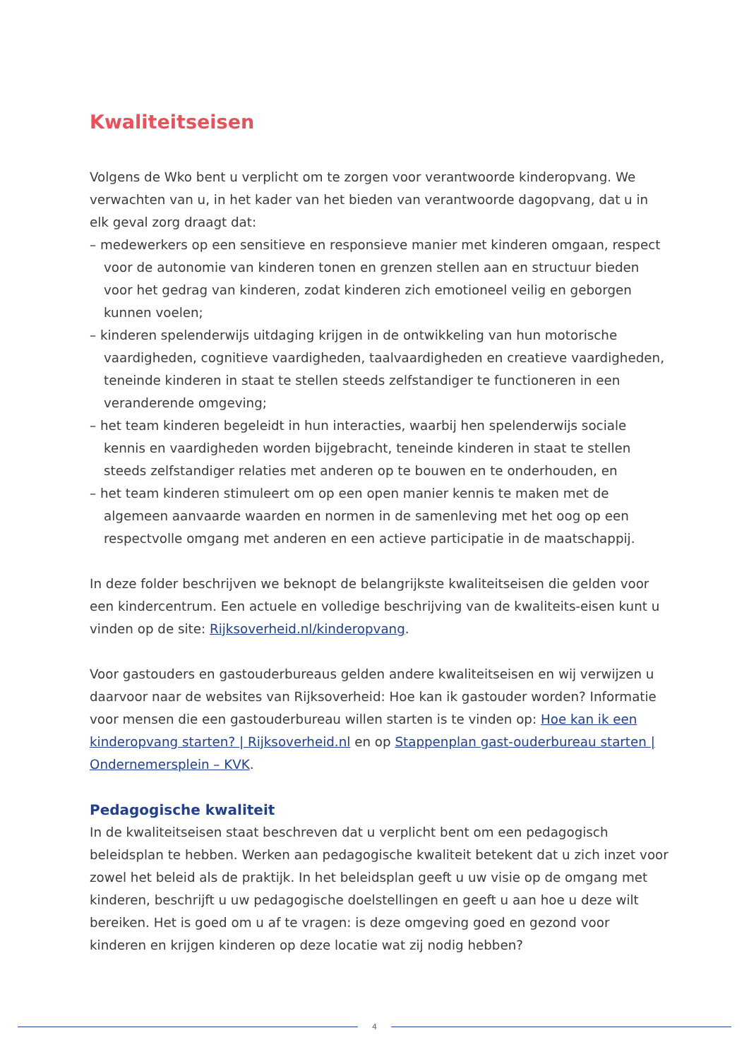Kwaliteitseisen
Volgens de Wko bent u verplicht om te zorgen voor verantwoorde kinderopvang. We verwachten van u, in het kader van het bieden van verantwoorde dagopvang, dat u in elk geval zorg draagt dat:
– medewerkers op een sensitieve en responsieve manier met kinderen omgaan, respect voor de autonomie van kinderen tonen en grenzen stellen aan en structuur bieden voor het gedrag van kinderen, zodat kinderen zich emotioneel veilig en geborgen kunnen voelen;
– kinderen spelenderwijs uitdaging krijgen in de ontwikkeling van hun motorische vaardigheden, cognitieve vaardigheden, taalvaardigheden en creatieve vaardigheden, teneinde kinderen in staat te stellen steeds zelfstandiger te functioneren in een veranderende omgeving;
– het team kinderen begeleidt in hun interacties, waarbij hen spelenderwijs sociale kennis en vaardigheden worden bijgebracht, teneinde kinderen in staat te stellen steeds zelfstandiger relaties met anderen op te bouwen en te onderhouden, en
– het team kinderen stimuleert om op een open manier kennis te maken met de algemeen aanvaarde waarden en normen in de samenleving met het oog op een respectvolle omgang met anderen en een actieve participatie in de maatschappij.
In deze folder beschrijven we beknopt de belangrijkste kwaliteitseisen die gelden voor een kindercentrum. Een actuele en volledige beschrijving van de kwaliteits-eisen kunt u vinden op de site: Rijksoverheid.nl/kinderopvang.
Voor gastouders en gastouderbureaus gelden andere kwaliteitseisen en wij verwijzen u daarvoor naar de websites van Rijksoverheid: Hoe kan ik gastouder worden? Informatie voor mensen die een gastouderbureau willen starten is te vinden op: Hoe kan ik een kinderopvang starten? | Rijksoverheid.nl en op Stappenplan gast-ouderbureau starten | Ondernemersplein – KVK.
Pedagogische kwaliteit
In de kwaliteitseisen staat beschreven dat u verplicht bent om een pedagogisch beleidsplan te hebben. Werken aan pedagogische kwaliteit betekent dat u zich inzet voor zowel het beleid als de praktijk. In het beleidsplan geeft u uw visie op de omgang met kinderen, beschrijft u uw pedagogische doelstellingen en geeft u aan hoe u deze wilt bereiken. Het is goed om u af te vragen: is deze omgeving goed en gezond voor kinderen en krijgen kinderen op deze locatie wat zij nodig hebben?
4